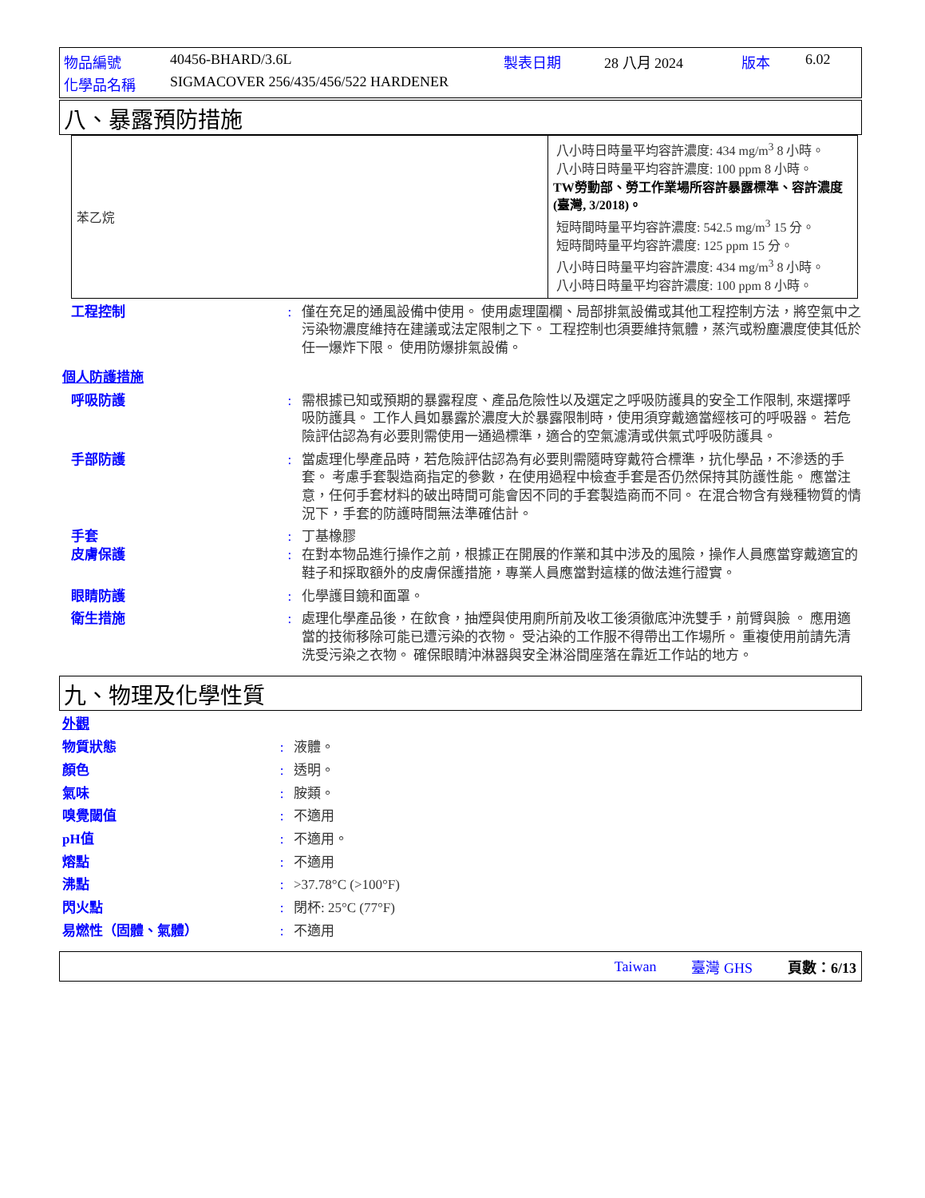| 物品編號 | 40456-BHARD/3.6L | 製表日期 | 28 八月 2024 | 版本 | 6.02 |
| 化學品名稱 | SIGMACOVER 256/435/456/522 HARDENER | | | | |
八、暴露預防措施
| 苯乙烷 | 八小時日時量平均容許濃度: 434 mg/m<sup>3</sup> 8 小時。 八小時日時量平均容許濃度: 100 ppm 8 小時。 TW勞動部、勞工作業場所容許暴露標準、容許濃度 (臺灣, 3/2018)。 短時間時量平均容許濃度: 542.5 mg/m<sup>3</sup> 15 分。 短時間時量平均容許濃度: 125 ppm 15 分。 八小時日時量平均容許濃度: 434 mg/m<sup>3</sup> 8 小時。 八小時日時量平均容許濃度: 100 ppm 8 小時。 |
工程控制 : 僅在充足的通風設備中使用。 使用處理圍欄、局部排氣設備或其他工程控制方法，將空氣中之污染物濃度維持在建議或法定限制之下。 工程控制也須要維持氣體，蒸汽或粉塵濃度使其低於任一爆炸下限。 使用防爆排氣設備。
個人防護措施
呼吸防護 : 需根據已知或預期的暴露程度、產品危險性以及選定之呼吸防護具的安全工作限制, 來選擇呼吸防護具。 工作人員如暴露於濃度大於暴露限制時，使用須穿戴適當經核可的呼吸器。 若危險評估認為有必要則需使用一通過標準，適合的空氣濾清或供氣式呼吸防護具。
手部防護 : 當處理化學產品時，若危險評估認為有必要則需隨時穿戴符合標準，抗化學品，不滲透的手套。 考慮手套製造商指定的參數，在使用過程中檢查手套是否仍然保持其防護性能。 應當注意，任何手套材料的破出時間可能會因不同的手套製造商而不同。 在混合物含有幾種物質的情況下，手套的防護時間無法準確估計。
手套 : 丁基橡膠
皮膚保護 : 在對本物品進行操作之前，根據正在開展的作業和其中涉及的風險，操作人員應當穿戴適宜的鞋子和採取額外的皮膚保護措施，專業人員應當對這樣的做法進行證實。
眼睛防護 : 化學護目鏡和面罩。
衛生措施 : 處理化學產品後，在飲食，抽煙與使用廁所前及收工後須徹底沖洗雙手，前臂與臉 。 應用適當的技術移除可能已遭污染的衣物。 受沾染的工作服不得帶出工作場所。 重複使用前請先清洗受污染之衣物。 確保眼睛沖淋器與安全淋浴間座落在靠近工作站的地方。
九、物理及化學性質
外觀
物質狀態 : 液體。
顏色 : 透明。
氣味 : 胺類。
嗅覺閾值 : 不適用
pH值 : 不適用。
熔點 : 不適用
沸點 : >37.78°C (>100°F)
閃火點 : 閉杯: 25°C (77°F)
易燃性（固體、氣體） : 不適用
Taiwan 臺灣 GHS 頁數：6/13